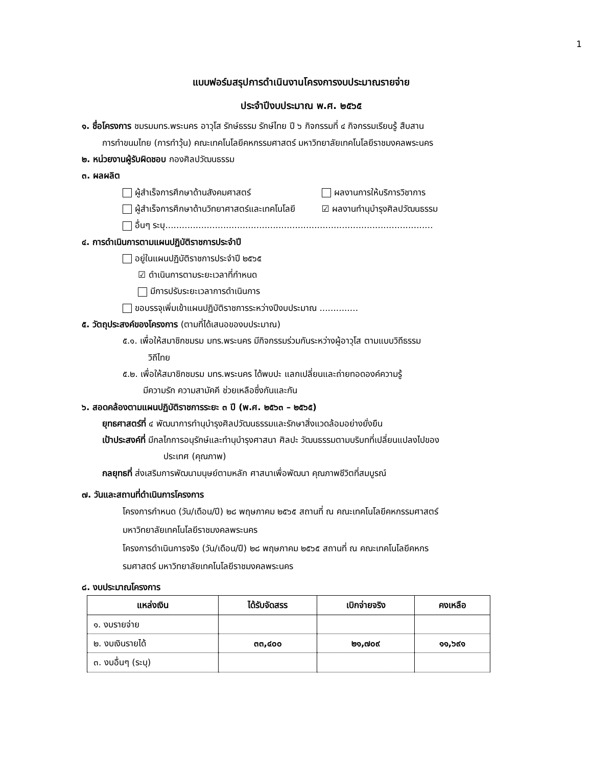1
แบบฟอร์มสรุปการดำเนินงานโครงการงบประมาณรายจ่าย
ประจำปีงบประมาณ พ.ศ. ๒๕๖๕
๑. ชื่อโครงการ ชมรมมทร.พระนคร อาวุโส รักษ์ธรรม รักษ์ไทย ปี ๖ กิจกรรมที่ ๔ กิจกรรมเรียนรู้ สืบสาน
การทำขนมไทย (การทำวุ้น) คณะเทคโนโลยีคหกรรมศาสตร์ มหาวิทยาลัยเทคโนโลยีราชมงคลพระนคร
๒. หน่วยงานผู้รับผิดชอบ กองศิลปวัฒนธรรม
๓. ผลผลิต
ผู้สำเร็จการศึกษาด้านสังคมศาสตร์ ผลงานการให้บริการวิชาการ
ผู้สำเร็จการศึกษาด้านวิทยาศาสตร์และเทคโนโลยี ☑ ผลงานทำนุบำรุงศิลปวัฒนธรรม
อื่นๆ ระบุ.................................................................................................
๔. การดำเนินการตามแผนปฏิบัติราชการประจำปี
อยู่ในแผนปฏิบัติราชการประจำปี ๒๕๖๕
☑ ดำเนินการตามระยะเวลาที่กำหนด
มีการปรับระยะเวลาการดำเนินการ
ขอบรรจุเพิ่มเข้าแผนปฏิบัติราชการระหว่างปีงบประมาณ ..............
๕. วัตถุประสงค์ของโครงการ (ตามที่ได้เสนอของบประมาณ)
๕.๑. เพื่อให้สมาชิกชมรม มทร.พระนคร มีกิจกรรมร่วมกันระหว่างผู้อาวุโส ตามแบบวิถีธรรม
วิถีไทย
๕.๒. เพื่อให้สมาชิกชมรม มทร.พระนคร ได้พบปะ แลกเปลี่ยนและถ่ายทอดองค์ความรู้
มีความรัก ความสามัคคี ช่วยเหลือซึ่งกันและกัน
๖. สอดคล้องตามแผนปฏิบัติราชการระยะ ๓ ปี (พ.ศ. ๒๕๖๓ – ๒๕๖๕)
ยุทธศาสตร์ที่ ๔ พัฒนาการทำนุบำรุงศิลปวัฒนธรรมและรักษาสิ่งแวดล้อมอย่างยั่งยืน
เป้าประสงค์ที่ มีกลไกการอนุรักษ์และทำนุบำรุงศาสนา ศิลปะ วัฒนธรรมตามบริบทที่เปลี่ยนแปลงไปของ
ประเทศ (คุณภาพ)
กลยุทธที่ ส่งเสริมการพัฒนามนุษย์ตามหลัก ศาสนาเพื่อพัฒนา คุณภาพชีวิตที่สมบูรณ์
๗. วันและสถานที่ดำเนินการโครงการ
โครงการกำหนด (วัน/เดือน/ปี) ๒๘ พฤษภาคม ๒๕๖๕ สถานที่ ณ คณะเทคโนโลยีคหกรรมศาสตร์
มหาวิทยาลัยเทคโนโลยีราชมงคลพระนคร
โครงการดำเนินการจริง (วัน/เดือน/ปี) ๒๘ พฤษภาคม ๒๕๖๕ สถานที่ ณ คณะเทคโนโลยีคหกร
รมศาสตร์ มหาวิทยาลัยเทคโนโลยีราชมงคลพระนคร
๘. งบประมาณโครงการ
| แหล่งเงิน | ได้รับจัดสรร | เบิกจ่ายจริง | คงเหลือ |
| --- | --- | --- | --- |
| ๑. งบรายจ่าย | | | |
| ๒. งบเงินรายได้ | ๓๓,๔๐๐ | ๒๑,๗๐๙ | ๑๑,๖๙๑ |
| ๓. งบอื่นๆ (ระบุ) | | | |